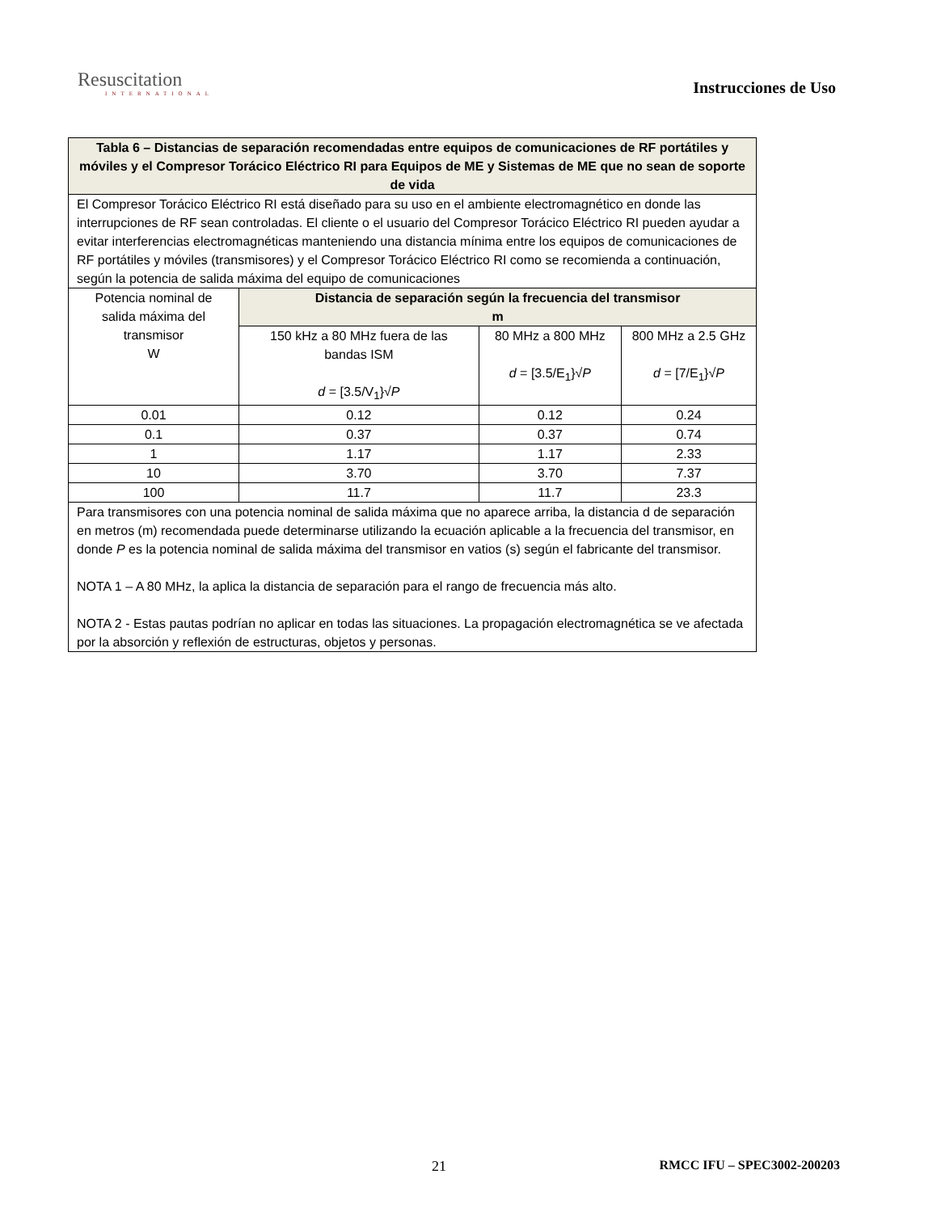Resuscitation
INTERNATIONAL
Instrucciones de Uso
| Tabla 6 – Distancias de separación recomendadas entre equipos de comunicaciones de RF portátiles y móviles y el Compresor Torácico Eléctrico RI para Equipos de ME y Sistemas de ME que no sean de soporte de vida | | | |
| --- | --- | --- | --- |
| El Compresor Torácico Eléctrico RI está diseñado para su uso en el ambiente electromagnético en donde las interrupciones de RF sean controladas. El cliente o el usuario del Compresor Torácico Eléctrico RI pueden ayudar a evitar interferencias electromagnéticas manteniendo una distancia mínima entre los equipos de comunicaciones de RF portátiles y móviles (transmisores) y el Compresor Torácico Eléctrico RI como se recomienda a continuación, según la potencia de salida máxima del equipo de comunicaciones | | | |
| Potencia nominal de salida máxima del transmisor W | Distancia de separación según la frecuencia del transmisor m | | |
| | 150 kHz a 80 MHz fuera de las bandas ISM d = [3.5/V<sub>1</sub>}√ P | 80 MHz a 800 MHz d = [3.5/E<sub>1</sub>}√ P | 800 MHz a 2.5 GHz d = [7/E<sub>1</sub>}√ P |
| 0.01 | 0.12 | 0.12 | 0.24 |
| 0.1 | 0.37 | 0.37 | 0.74 |
| 1 | 1.17 | 1.17 | 2.33 |
| 10 | 3.70 | 3.70 | 7.37 |
| 100 | 11.7 | 11.7 | 23.3 |
| Para transmisores con una potencia nominal de salida máxima que no aparece arriba, la distancia d de separación en metros (m) recomendada puede determinarse utilizando la ecuación aplicable a la frecuencia del transmisor, en donde P es la potencia nominal de salida máxima del transmisor en vatios (s) según el fabricante del transmisor. NOTA 1 – A 80 MHz, la aplica la distancia de separación para el rango de frecuencia más alto. NOTA 2 - Estas pautas podrían no aplicar en todas las situaciones. La propagación electromagnética se ve afectada por la absorción y reflexión de estructuras, objetos y personas. | | | |
21 RMCC IFU – SPEC3002-200203